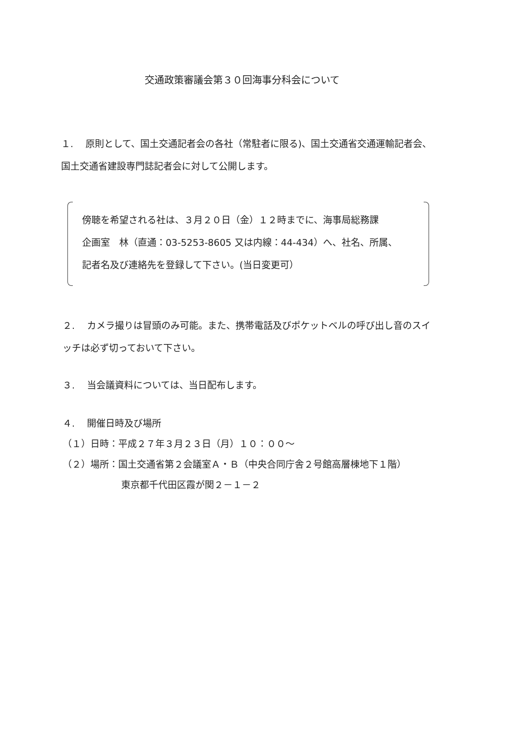交通政策審議会第３０回海事分科会について
１.　 原則として、国土交通記者会の各社（常駐者に限る)、国土交通省交通運輸記者会、国土交通省建設専門誌記者会に対して公開します。
傍聴を希望される社は、３月２０日（金）１２時までに、海事局総務課
企画室　林（直通：03-5253-8605 又は内線：44-434）へ、社名、所属、
記者名及び連絡先を登録して下さい。(当日変更可）
２.　 カメラ撮りは冒頭のみ可能。また、携帯電話及びポケットベルの呼び出し音のスイッチは必ず切っておいて下さい。
３.　 当会議資料については、当日配布します。
４.　 開催日時及び場所
（１）日時：平成２７年３月２３日（月）１０：００～
（２）場所：国土交通省第２会議室Ａ・Ｂ（中央合同庁舎２号館高層棟地下１階）
東京都千代田区霞が関２－１－２